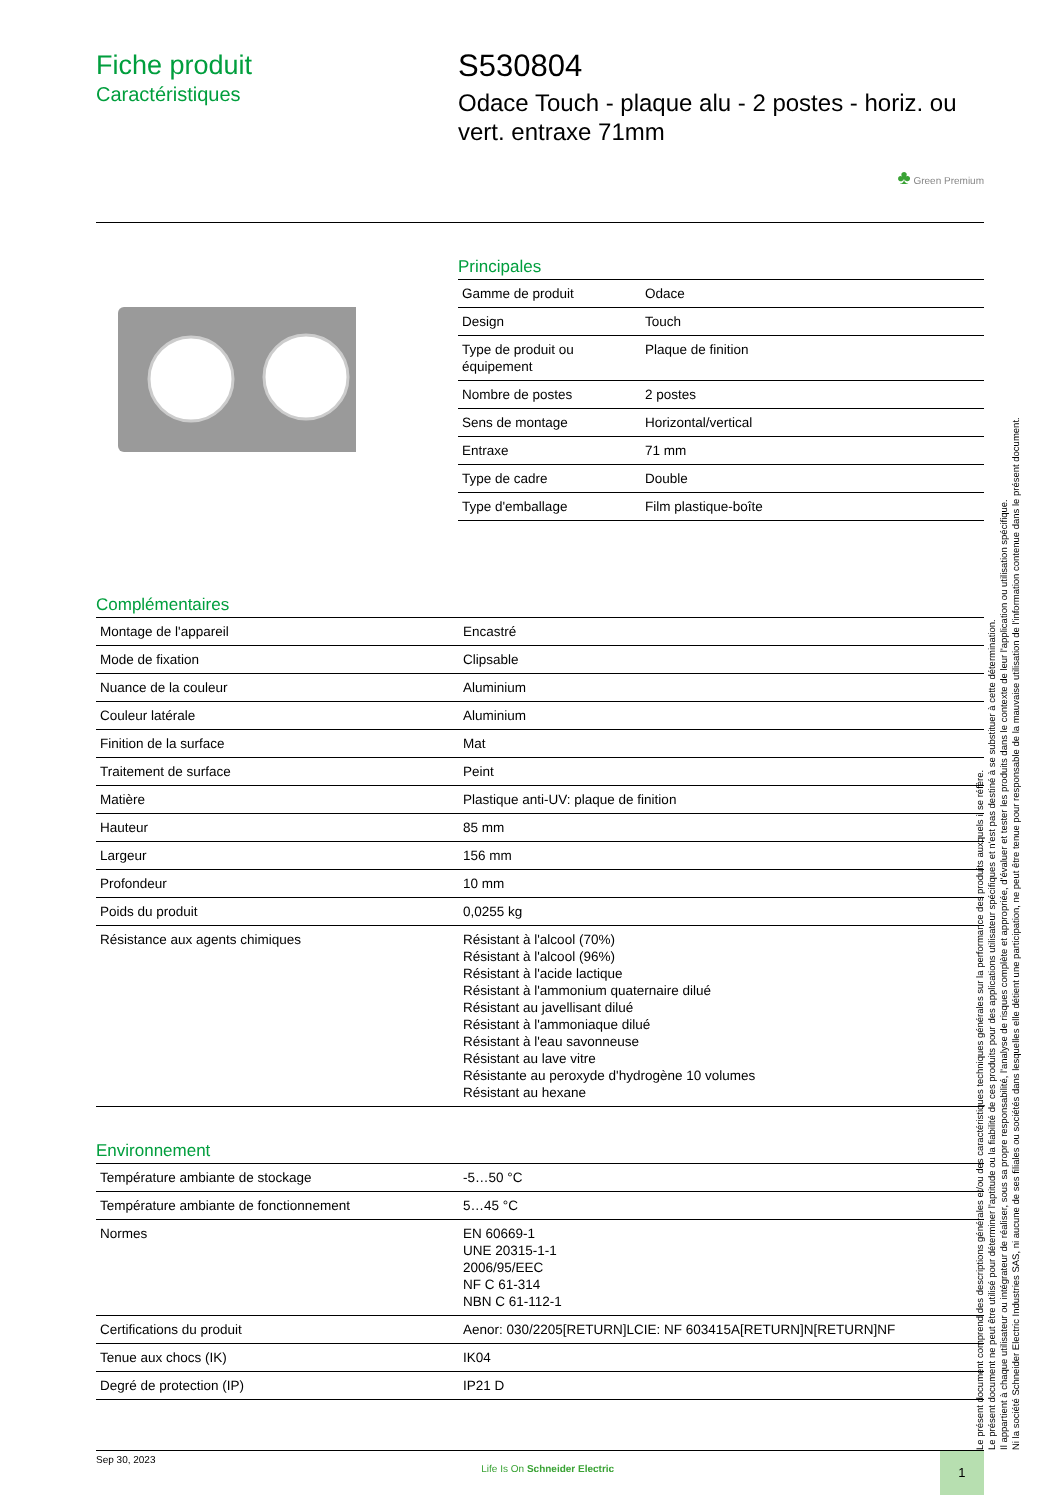Fiche produit
Caractéristiques
S530804
Odace Touch - plaque alu - 2 postes - horiz. ou vert. entraxe 71mm
♣ Green Premium
Principales
| Gamme de produit | Odace |
| Design | Touch |
| Type de produit ou équipement | Plaque de finition |
| Nombre de postes | 2 postes |
| Sens de montage | Horizontal/vertical |
| Entraxe | 71 mm |
| Type de cadre | Double |
| Type d'emballage | Film plastique-boîte |
Complémentaires
| Montage de l'appareil | Encastré |
| Mode de fixation | Clipsable |
| Nuance de la couleur | Aluminium |
| Couleur latérale | Aluminium |
| Finition de la surface | Mat |
| Traitement de surface | Peint |
| Matière | Plastique anti-UV: plaque de finition |
| Hauteur | 85 mm |
| Largeur | 156 mm |
| Profondeur | 10 mm |
| Poids du produit | 0,0255 kg |
| Résistance aux agents chimiques | Résistant à l'alcool (70%) Résistant à l'alcool (96%) Résistant à l'acide lactique Résistant à l'ammonium quaternaire dilué Résistant au javellisant dilué Résistant à l'ammoniaque dilué Résistant à l'eau savonneuse Résistant au lave vitre Résistante au peroxyde d'hydrogène 10 volumes Résistant au hexane |
Environnement
| Température ambiante de stockage | -5…50 °C |
| Température ambiante de fonctionnement | 5…45 °C |
| Normes | EN 60669-1 UNE 20315-1-1 2006/95/EEC NF C 61-314 NBN C 61-112-1 |
| Certifications du produit | Aenor: 030/2205[RETURN]LCIE: NF 603415A[RETURN]N[RETURN]NF |
| Tenue aux chocs (IK) | IK04 |
| Degré de protection (IP) | IP21 D |
Le présent document comprend des descriptions générales et/ou des caractéristiques techniques générales sur la performance des produits auxquels il se réfère.
Le présent document ne peut être utilisé pour déterminer l'aptitude ou la fiabilité de ces produits pour des applications utilisateur spécifiques et n'est pas destiné à se substituer à cette détermination.
Il appartient à chaque utilisateur ou intégrateur de réaliser, sous sa propre responsabilité, l'analyse de risques complète et appropriée, d'évaluer et tester les produits dans le contexte de leur l'application ou utilisation spécifique.
Ni la société Schneider Electric Industries SAS, ni aucune de ses filiales ou sociétés dans lesquelles elle détient une participation, ne peut être tenue pour responsable de la mauvaise utilisation de l'information contenue dans le présent document.
Sep 30, 2023 Life Is On Schneider Electric 1